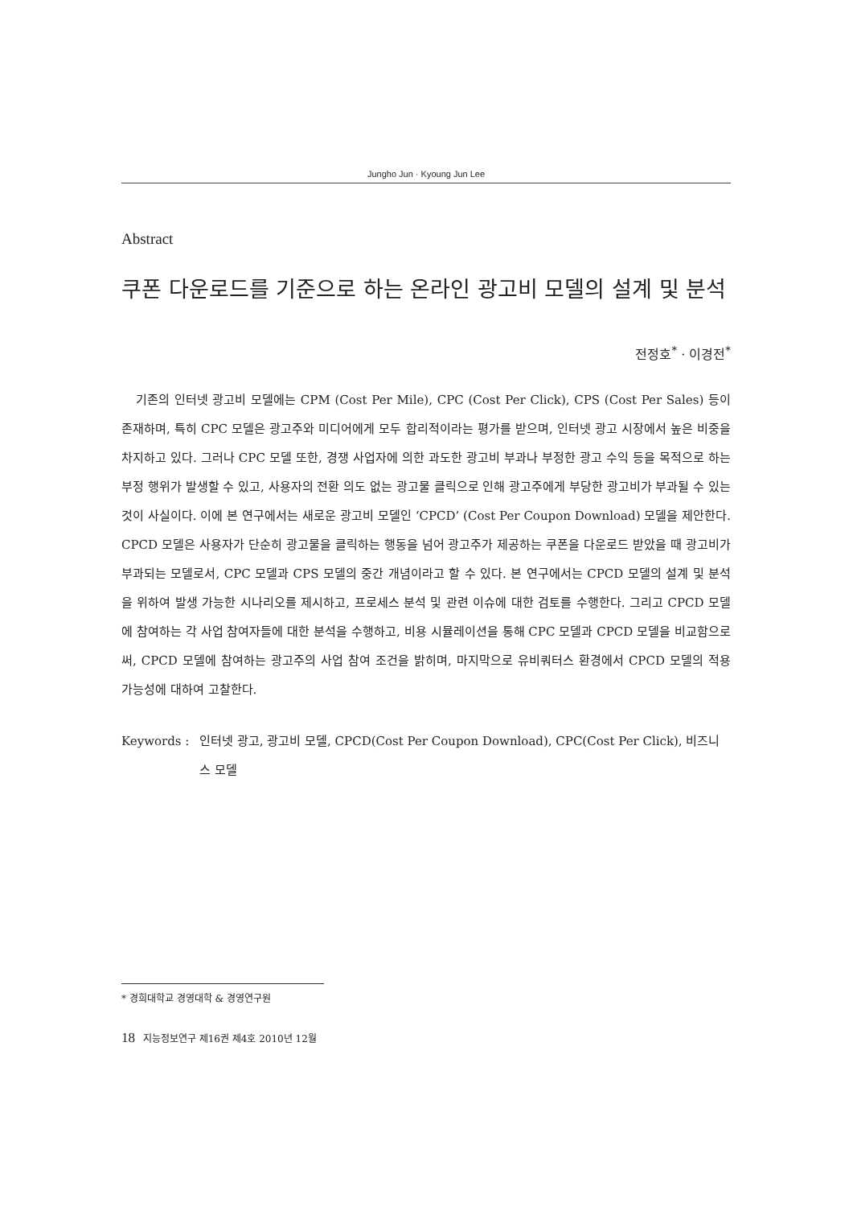Jungho Jun · Kyoung Jun Lee
Abstract
쿠폰 다운로드를 기준으로 하는 온라인 광고비 모델의 설계 및 분석
전정호<sup>*</sup> · 이경전<sup>*</sup>
기존의 인터넷 광고비 모델에는 CPM (Cost Per Mile), CPC (Cost Per Click), CPS (Cost Per Sales) 등이 존재하며, 특히 CPC 모델은 광고주와 미디어에게 모두 합리적이라는 평가를 받으며, 인터넷 광고 시장에서 높은 비중을 차지하고 있다. 그러나 CPC 모델 또한, 경쟁 사업자에 의한 과도한 광고비 부과나 부정한 광고 수익 등을 목적으로 하는 부정 행위가 발생할 수 있고, 사용자의 전환 의도 없는 광고물 클릭으로 인해 광고주에게 부당한 광고비가 부과될 수 있는 것이 사실이다. 이에 본 연구에서는 새로운 광고비 모델인 ‘CPCD’ (Cost Per Coupon Download) 모델을 제안한다. CPCD 모델은 사용자가 단순히 광고물을 클릭하는 행동을 넘어 광고주가 제공하는 쿠폰을 다운로드 받았을 때 광고비가 부과되는 모델로서, CPC 모델과 CPS 모델의 중간 개념이라고 할 수 있다. 본 연구에서는 CPCD 모델의 설계 및 분석을 위하여 발생 가능한 시나리오를 제시하고, 프로세스 분석 및 관련 이슈에 대한 검토를 수행한다. 그리고 CPCD 모델에 참여하는 각 사업 참여자들에 대한 분석을 수행하고, 비용 시뮬레이션을 통해 CPC 모델과 CPCD 모델을 비교함으로써, CPCD 모델에 참여하는 광고주의 사업 참여 조건을 밝히며, 마지막으로 유비쿼터스 환경에서 CPCD 모델의 적용 가능성에 대하여 고찰한다.
Keywords : 인터넷 광고, 광고비 모델, CPCD(Cost Per Coupon Download), CPC(Cost Per Click), 비즈니스 모델
* 경희대학교 경영대학 & 경영연구원
18 지능정보연구 제16권 제4호 2010년 12월